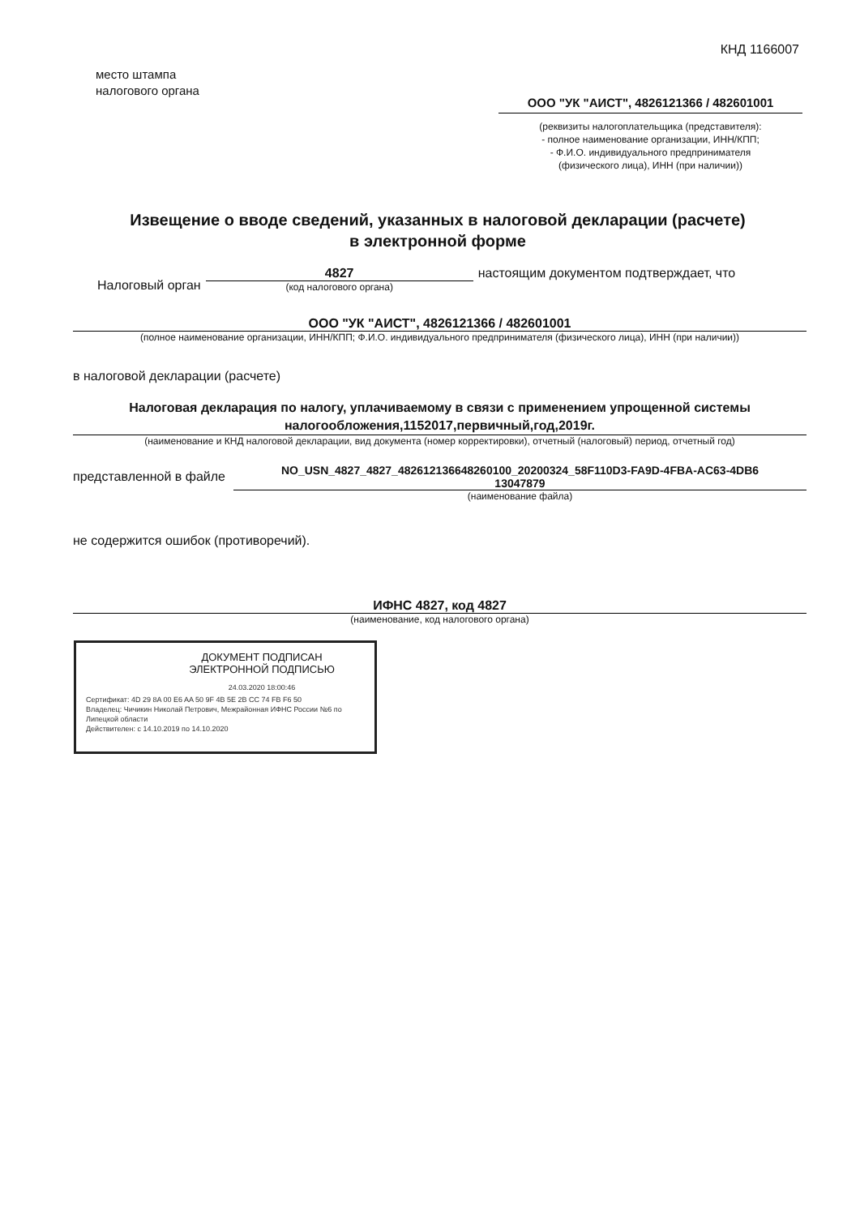КНД 1166007
место штампа
налогового органа
ООО "УК "АИСТ", 4826121366 / 482601001
(реквизиты налогоплательщика (представителя):
- полное наименование организации, ИНН/КПП;
- Ф.И.О. индивидуального предпринимателя
(физического лица), ИНН (при наличии))
Извещение о вводе сведений, указанных в налоговой декларации (расчете)
в электронной форме
Налоговый орган
4827
(код налогового органа)
настоящим документом подтверждает, что
ООО "УК "АИСТ", 4826121366 / 482601001
(полное наименование организации, ИНН/КПП; Ф.И.О. индивидуального предпринимателя (физического лица), ИНН (при наличии))
в налоговой декларации (расчете)
Налоговая декларация по налогу, уплачиваемому в связи с применением упрощенной системы налогообложения,1152017,первичный,год,2019г.
(наименование и КНД налоговой декларации, вид документа (номер корректировки), отчетный (налоговый) период, отчетный год)
представленной в файле
NO_USN_4827_4827_482612136648260100_20200324_58F110D3-FA9D-4FBA-AC63-4DB6
13047879
(наименование файла)
не содержится ошибок (противоречий).
ИФНС 4827, код 4827
(наименование, код налогового органа)
ДОКУМЕНТ ПОДПИСАН
ЭЛЕКТРОННОЙ ПОДПИСЬЮ
24.03.2020 18:00:46
Сертификат: 4D 29 8A 00 E6 AA 50 9F 4B 5E 2B CC 74 FB F6 50
Владелец: Чичикин Николай Петрович, Межрайонная ИФНС России №6 по Липецкой области
Действителен: с 14.10.2019 по 14.10.2020